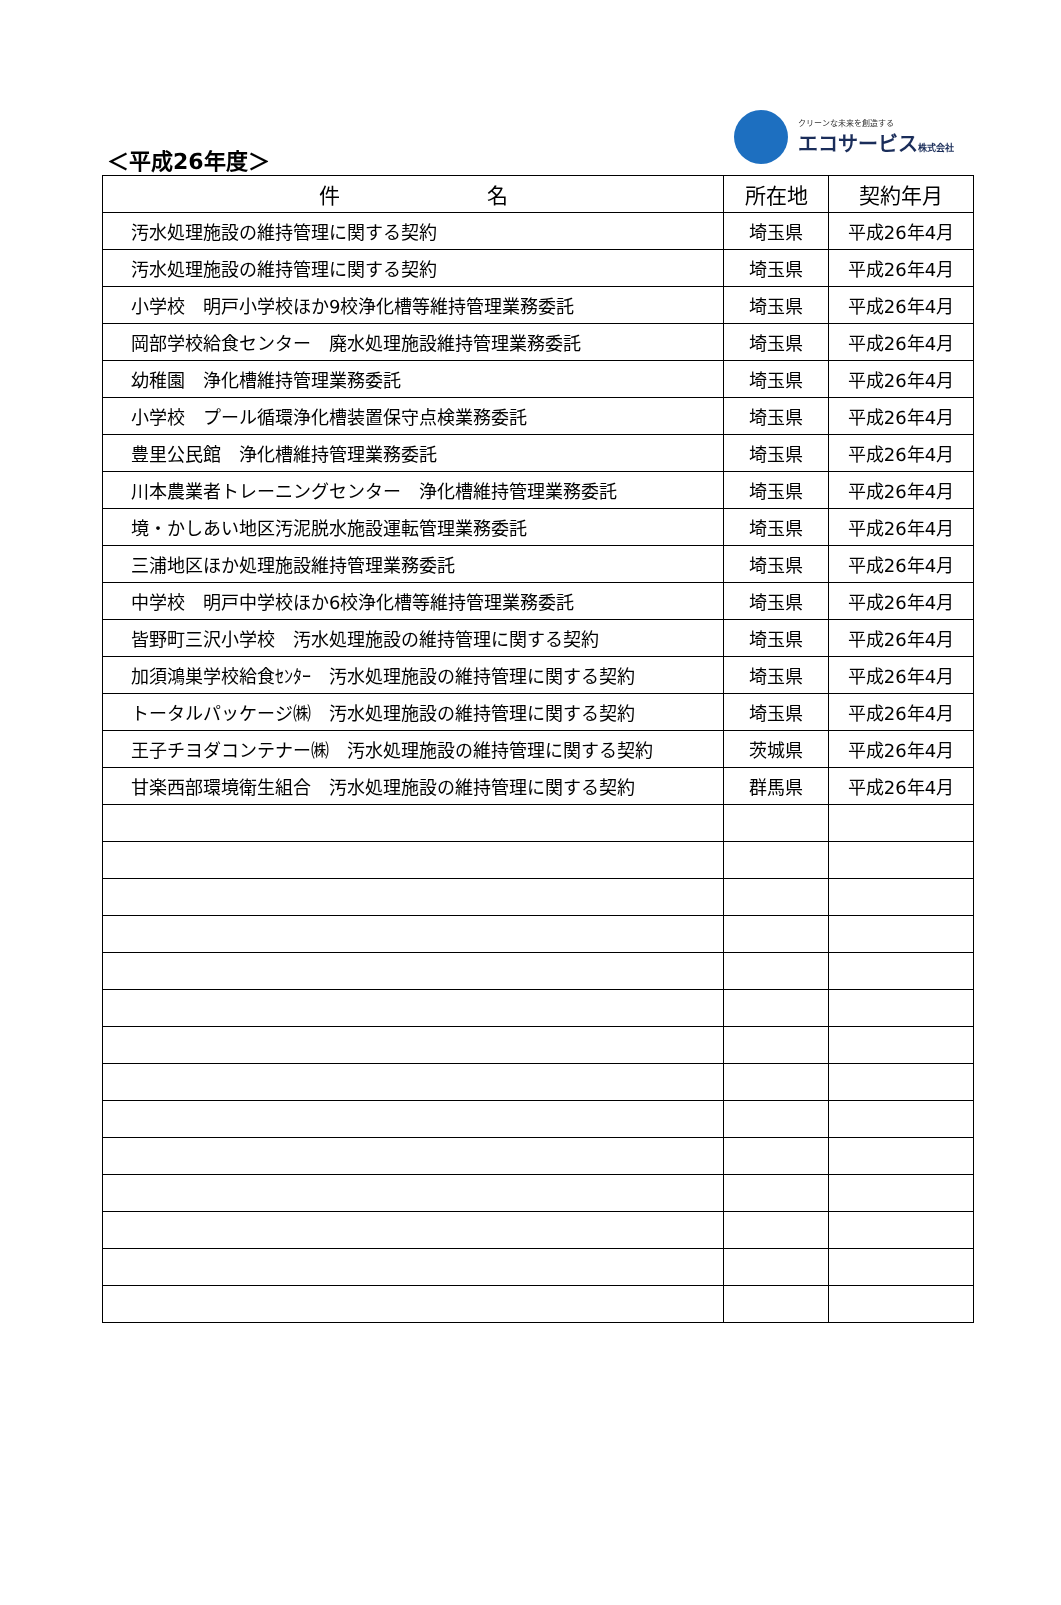＜平成26年度＞
クリーンな未来を創造する
エコサービス株式会社
| 件 名 | 所在地 | 契約年月 |
| --- | --- | --- |
| 汚水処理施設の維持管理に関する契約 | 埼玉県 | 平成26年4月 |
| 汚水処理施設の維持管理に関する契約 | 埼玉県 | 平成26年4月 |
| 小学校 明戸小学校ほか9校浄化槽等維持管理業務委託 | 埼玉県 | 平成26年4月 |
| 岡部学校給食センター 廃水処理施設維持管理業務委託 | 埼玉県 | 平成26年4月 |
| 幼稚園 浄化槽維持管理業務委託 | 埼玉県 | 平成26年4月 |
| 小学校 プール循環浄化槽装置保守点検業務委託 | 埼玉県 | 平成26年4月 |
| 豊里公民館 浄化槽維持管理業務委託 | 埼玉県 | 平成26年4月 |
| 川本農業者トレーニングセンター 浄化槽維持管理業務委託 | 埼玉県 | 平成26年4月 |
| 境・かしあい地区汚泥脱水施設運転管理業務委託 | 埼玉県 | 平成26年4月 |
| 三浦地区ほか処理施設維持管理業務委託 | 埼玉県 | 平成26年4月 |
| 中学校 明戸中学校ほか6校浄化槽等維持管理業務委託 | 埼玉県 | 平成26年4月 |
| 皆野町三沢小学校 汚水処理施設の維持管理に関する契約 | 埼玉県 | 平成26年4月 |
| 加須鴻巣学校給食ｾﾝﾀｰ 汚水処理施設の維持管理に関する契約 | 埼玉県 | 平成26年4月 |
| トータルパッケージ㈱ 汚水処理施設の維持管理に関する契約 | 埼玉県 | 平成26年4月 |
| 王子チヨダコンテナー㈱ 汚水処理施設の維持管理に関する契約 | 茨城県 | 平成26年4月 |
| 甘楽西部環境衛生組合 汚水処理施設の維持管理に関する契約 | 群馬県 | 平成26年4月 |